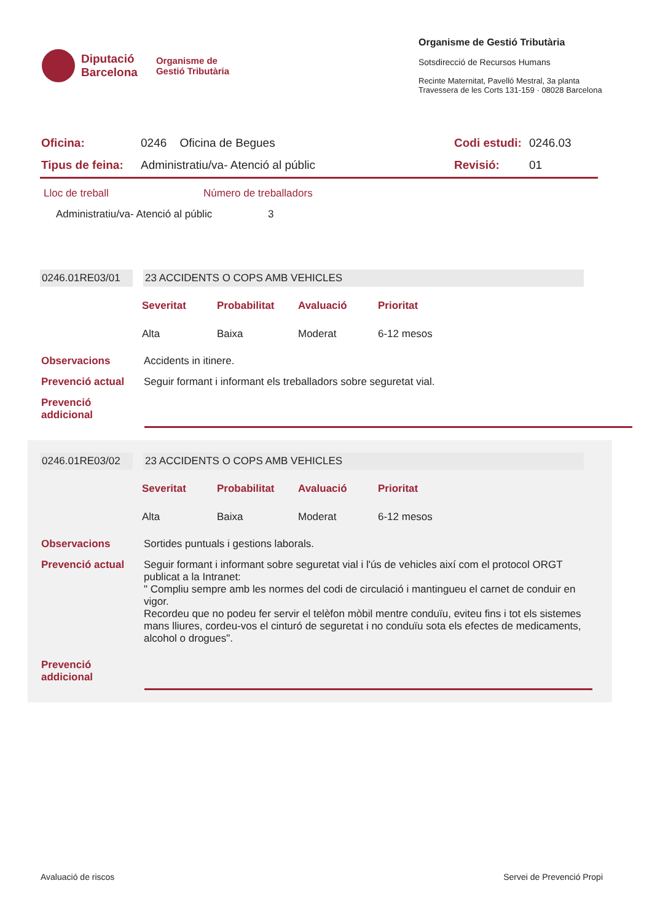Diputació
Barcelona
Organisme de
Gestió Tributària
Organisme de Gestió Tributària
Sotsdirecció de Recursos Humans
Recinte Maternitat, Pavelló Mestral, 3a planta
Travessera de les Corts 131-159 · 08028 Barcelona
| Oficina: | 0246 Oficina de Begues | Codi estudi: | 0246.03 |
| Tipus de feina: | Administratiu/va- Atenció al públic | Revisió: | 01 |
Lloc de treball Número de treballadors
Administratiu/va- Atenció al públic 3
| 0246.01RE03/01 | | 23 ACCIDENTS O COPS AMB VEHICLES |
| Severitat | Probabilitat | Avaluació | Prioritat |
| --- | --- | --- | --- |
| Alta | Baixa | Moderat | 6-12 mesos |
| Observacions | Accidents in itinere. |
| Prevenció actual | Seguir formant i informant els treballadors sobre seguretat vial. |
| Prevenció addicional | |
| 0246.01RE03/02 | | 23 ACCIDENTS O COPS AMB VEHICLES |
| Severitat | Probabilitat | Avaluació | Prioritat |
| --- | --- | --- | --- |
| Alta | Baixa | Moderat | 6-12 mesos |
| Observacions | Sortides puntuals i gestions laborals. |
| Prevenció actual | Seguir formant i informant sobre seguretat vial i l'ús de vehicles així com el protocol ORGT publicat a la Intranet: " Compliu sempre amb les normes del codi de circulació i mantingueu el carnet de conduir en vigor. Recordeu que no podeu fer servir el telèfon mòbil mentre conduïu, eviteu fins i tot els sistemes mans lliures, cordeu-vos el cinturó de seguretat i no conduïu sota els efectes de medicaments, alcohol o drogues". |
| Prevenció addicional | |
Avaluació de riscos Servei de Prevenció Propi